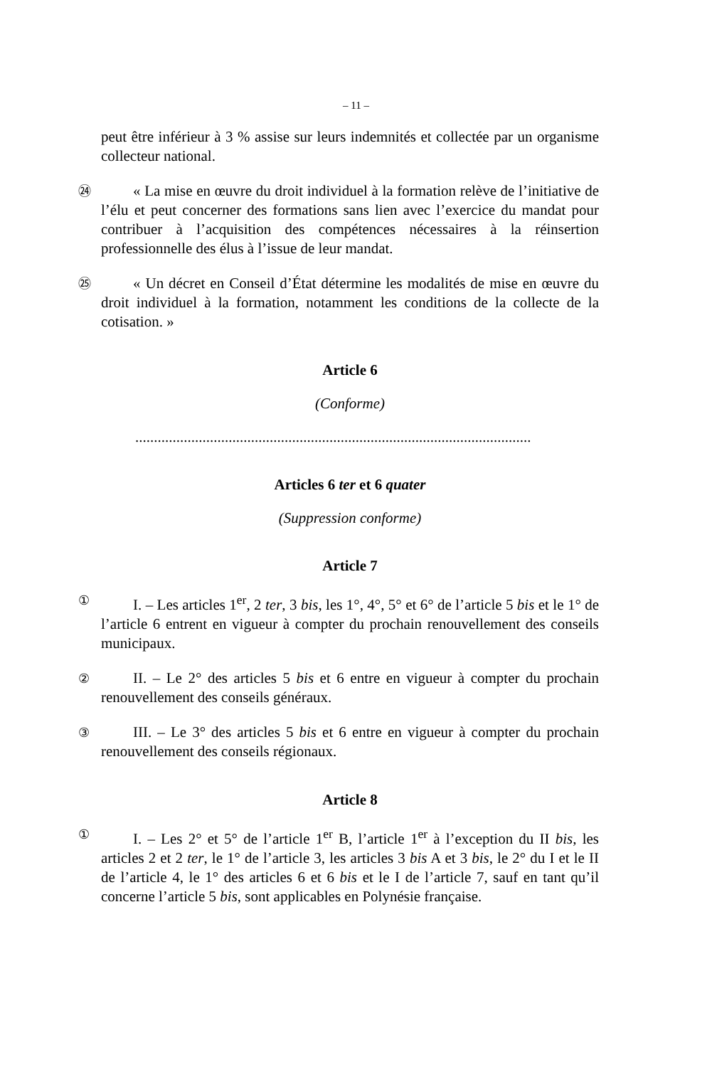– 11 –
peut être inférieur à 3 % assise sur leurs indemnités et collectée par un organisme collecteur national.
㉔
« La mise en œuvre du droit individuel à la formation relève de l’initiative de l’élu et peut concerner des formations sans lien avec l’exercice du mandat pour contribuer à l’acquisition des compétences nécessaires à la réinsertion professionnelle des élus à l’issue de leur mandat.
㉕
« Un décret en Conseil d’État détermine les modalités de mise en œuvre du droit individuel à la formation, notamment les conditions de la collecte de la cotisation. »
Article 6
(Conforme)
..........................................................................................................
Articles 6 ter et 6 quater
(Suppression conforme)
Article 7
①
I. – Les articles 1<sup>er</sup>, 2 ter, 3 bis, les 1°, 4°, 5° et 6° de l’article 5 bis et le 1° de l’article 6 entrent en vigueur à compter du prochain renouvellement des conseils municipaux.
②
II. – Le 2° des articles 5 bis et 6 entre en vigueur à compter du prochain renouvellement des conseils généraux.
③
III. – Le 3° des articles 5 bis et 6 entre en vigueur à compter du prochain renouvellement des conseils régionaux.
Article 8
①
I. – Les 2° et 5° de l’article 1<sup>er</sup> B, l’article 1<sup>er</sup> à l’exception du II bis, les articles 2 et 2 ter, le 1° de l’article 3, les articles 3 bis A et 3 bis, le 2° du I et le II de l’article 4, le 1° des articles 6 et 6 bis et le I de l’article 7, sauf en tant qu’il concerne l’article 5 bis, sont applicables en Polynésie française.